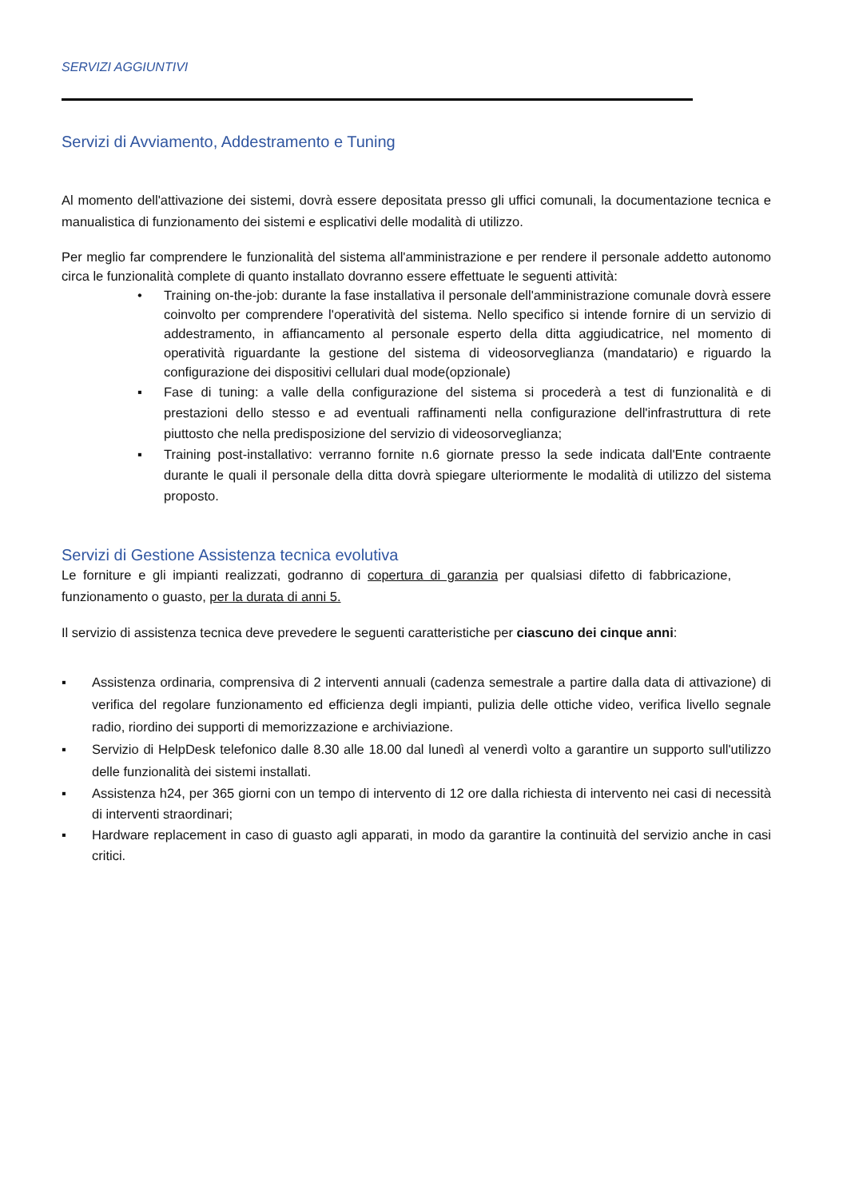SERVIZI AGGIUNTIVI
Servizi di Avviamento, Addestramento e Tuning
Al momento dell'attivazione dei sistemi, dovrà essere depositata presso gli uffici comunali, la documentazione tecnica e manualistica di funzionamento dei sistemi e esplicativi delle modalità di utilizzo.
Per meglio far comprendere le funzionalità del sistema all'amministrazione e per rendere il personale addetto autonomo circa le funzionalità complete di quanto installato dovranno essere effettuate le seguenti attività:
• Training on-the-job: durante la fase installativa il personale dell'amministrazione comunale dovrà essere coinvolto per comprendere l'operatività del sistema. Nello specifico si intende fornire di un servizio di addestramento, in affiancamento al personale esperto della ditta aggiudicatrice, nel momento di operatività riguardante la gestione del sistema di videosorveglianza (mandatario) e riguardo la configurazione dei dispositivi cellulari dual mode(opzionale)
▪ Fase di tuning: a valle della configurazione del sistema si procederà a test di funzionalità e di prestazioni dello stesso e ad eventuali raffinamenti nella configurazione dell'infrastruttura di rete piuttosto che nella predisposizione del servizio di videosorveglianza;
▪ Training post-installativo: verranno fornite n.6 giornate presso la sede indicata dall'Ente contraente durante le quali il personale della ditta dovrà spiegare ulteriormente le modalità di utilizzo del sistema proposto.
Servizi di Gestione Assistenza tecnica evolutiva
Le forniture e gli impianti realizzati, godranno di copertura di garanzia per qualsiasi difetto di fabbricazione, funzionamento o guasto, per la durata di anni 5.
Il servizio di assistenza tecnica deve prevedere le seguenti caratteristiche per ciascuno dei cinque anni:
▪ Assistenza ordinaria, comprensiva di 2 interventi annuali (cadenza semestrale a partire dalla data di attivazione) di verifica del regolare funzionamento ed efficienza degli impianti, pulizia delle ottiche video, verifica livello segnale radio, riordino dei supporti di memorizzazione e archiviazione.
▪ Servizio di HelpDesk telefonico dalle 8.30 alle 18.00 dal lunedì al venerdì volto a garantire un supporto sull'utilizzo delle funzionalità dei sistemi installati.
▪ Assistenza h24, per 365 giorni con un tempo di intervento di 12 ore dalla richiesta di intervento nei casi di necessità di interventi straordinari;
▪ Hardware replacement in caso di guasto agli apparati, in modo da garantire la continuità del servizio anche in casi critici.